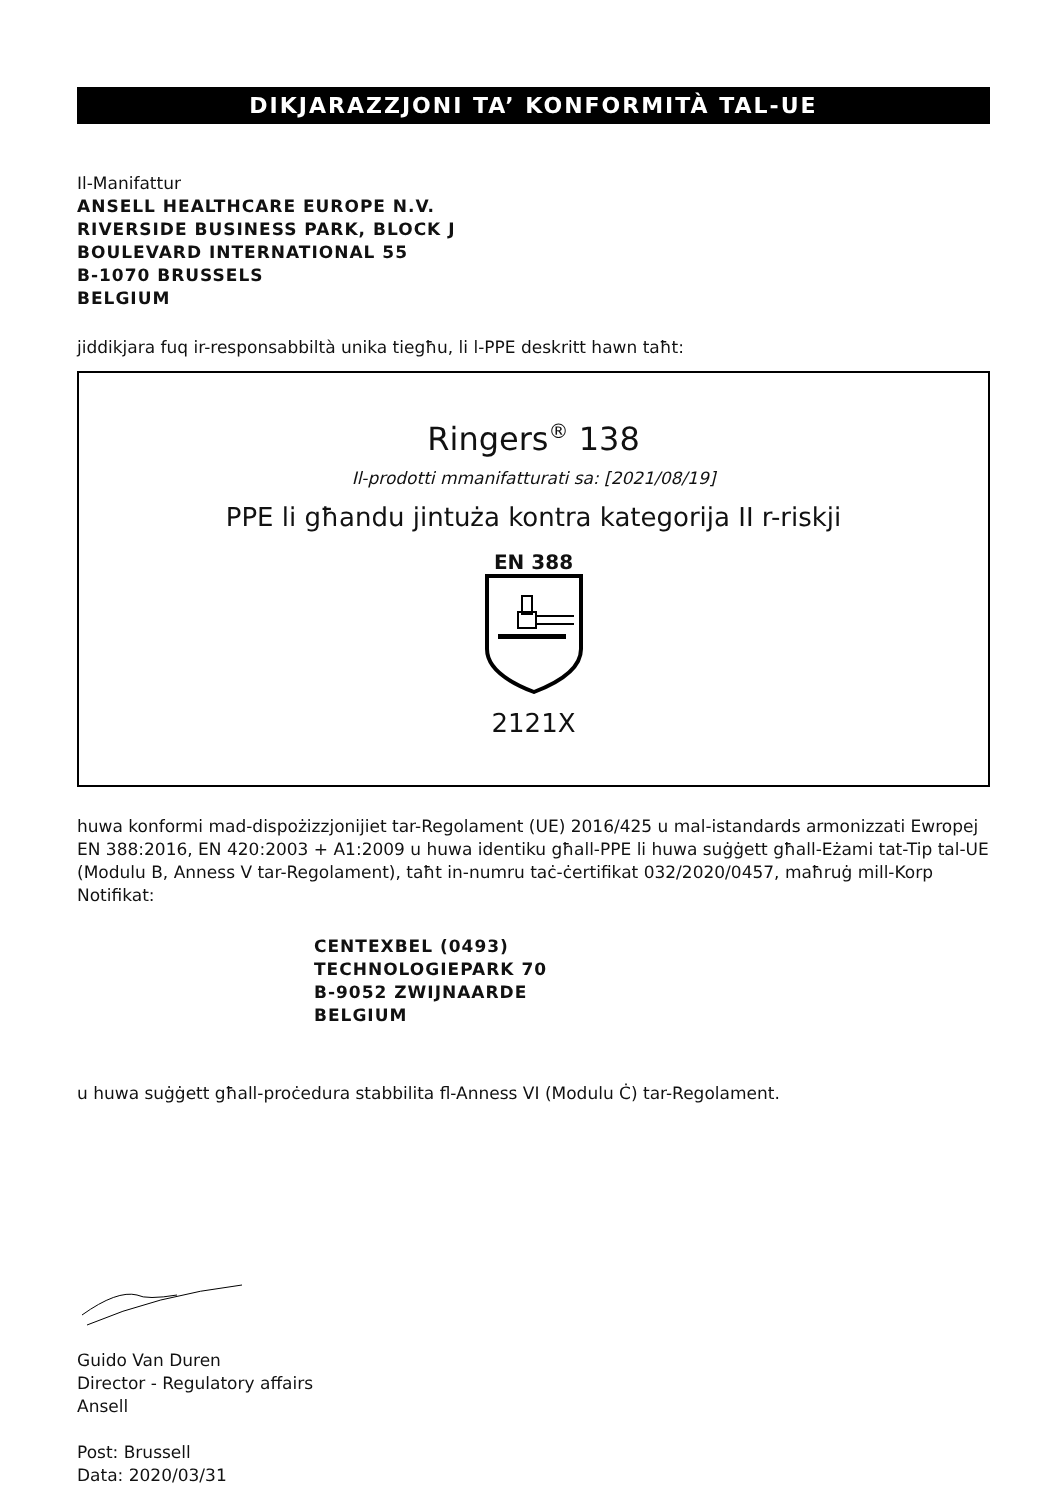DIKJARAZZJONI TA’ KONFORMITÀ TAL-UE
Il-Manifattur
ANSELL HEALTHCARE EUROPE N.V.
RIVERSIDE BUSINESS PARK, BLOCK J
BOULEVARD INTERNATIONAL 55
B-1070 BRUSSELS
BELGIUM
jiddikjara fuq ir-responsabbiltà unika tiegħu, li l-PPE deskritt hawn taħt:
Ringers<sup>®</sup> 138
Il-prodotti mmanifatturati sa: [2021/08/19]
PPE li għandu jintuża kontra kategorija II r-riskji
EN 388
2121X
huwa konformi mad-dispożizzjonijiet tar-Regolament (UE) 2016/425 u mal-istandards armonizzati Ewropej EN 388:2016, EN 420:2003 + A1:2009 u huwa identiku għall-PPE li huwa suġġett għall-Eżami tat-Tip tal-UE (Modulu B, Anness V tar-Regolament), taħt in-numru taċ-ċertifikat 032/2020/0457, maħruġ mill-Korp Notifikat:
CENTEXBEL (0493)
TECHNOLOGIEPARK 70
B-9052 ZWIJNAARDE
BELGIUM
u huwa suġġett għall-proċedura stabbilita fl-Anness VI (Modulu Ċ) tar-Regolament.
Guido Van Duren
Director - Regulatory affairs
Ansell
Post: Brussell
Data: 2020/03/31